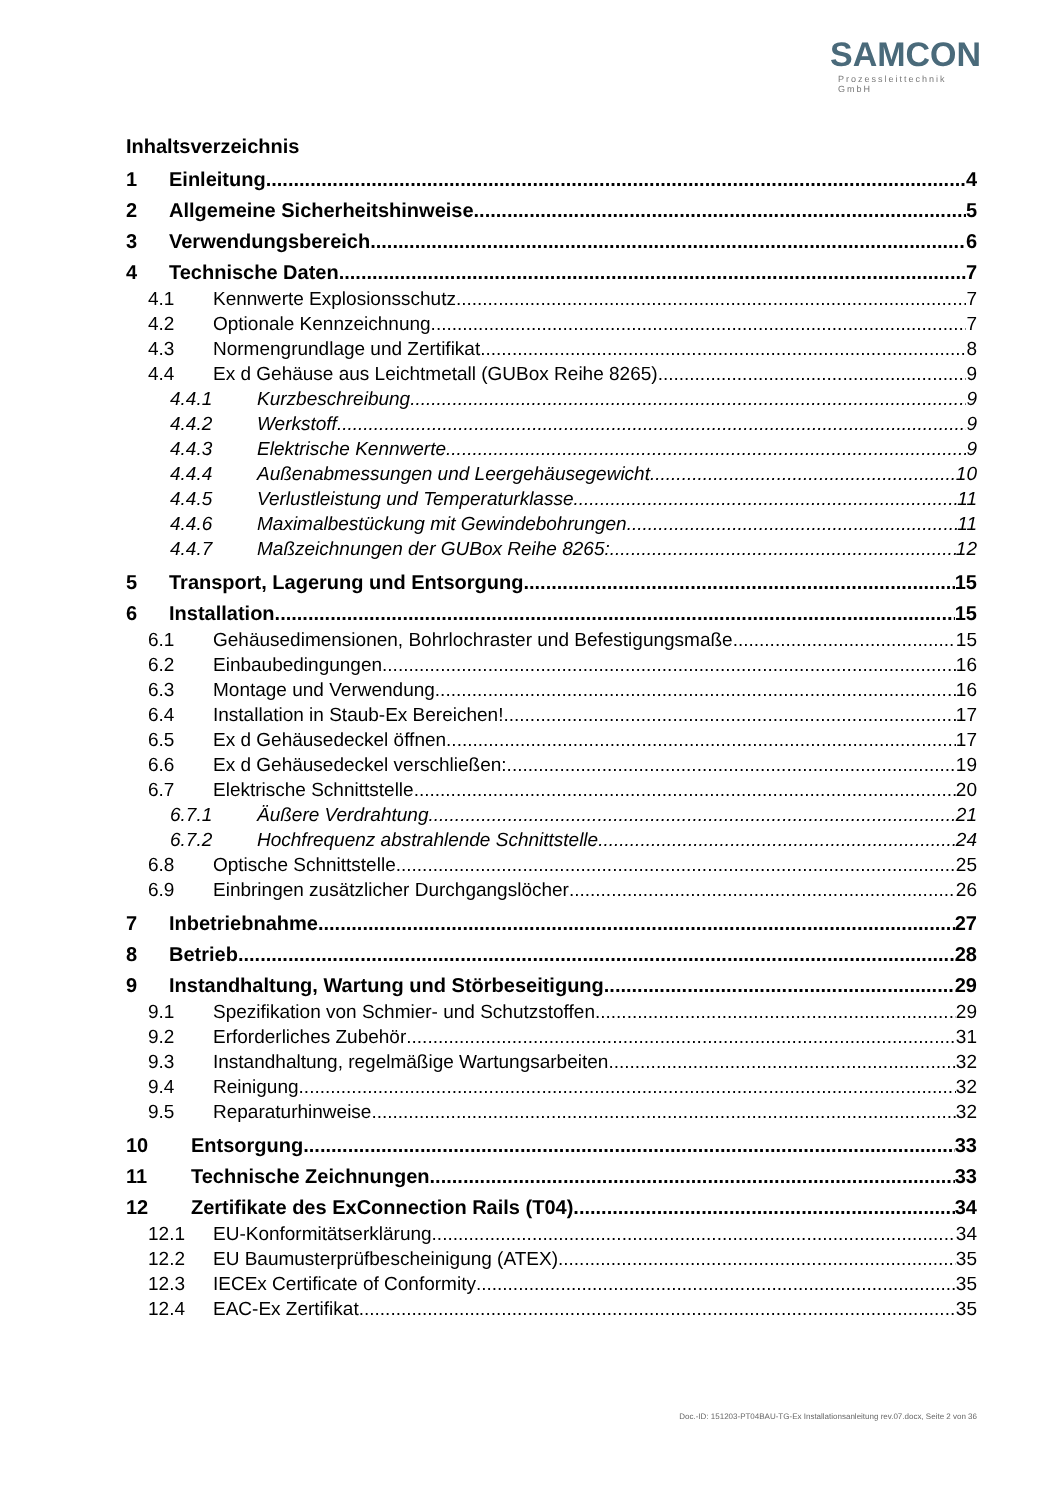SAMCON
Prozessleittechnik GmbH
Inhaltsverzeichnis
1 Einleitung 4
2 Allgemeine Sicherheitshinweise 5
3 Verwendungsbereich 6
4 Technische Daten 7
4.1 Kennwerte Explosionsschutz 7
4.2 Optionale Kennzeichnung 7
4.3 Normengrundlage und Zertifikat 8
4.4 Ex d Gehäuse aus Leichtmetall (GUBox Reihe 8265) 9
4.4.1 Kurzbeschreibung 9
4.4.2 Werkstoff 9
4.4.3 Elektrische Kennwerte 9
4.4.4 Außenabmessungen und Leergehäusegewicht 10
4.4.5 Verlustleistung und Temperaturklasse 11
4.4.6 Maximalbestückung mit Gewindebohrungen 11
4.4.7 Maßzeichnungen der GUBox Reihe 8265: 12
5 Transport, Lagerung und Entsorgung 15
6 Installation 15
6.1 Gehäusedimensionen, Bohrlochraster und Befestigungsmaße 15
6.2 Einbaubedingungen 16
6.3 Montage und Verwendung 16
6.4 Installation in Staub-Ex Bereichen! 17
6.5 Ex d Gehäusedeckel öffnen 17
6.6 Ex d Gehäusedeckel verschließen: 19
6.7 Elektrische Schnittstelle 20
6.7.1 Äußere Verdrahtung 21
6.7.2 Hochfrequenz abstrahlende Schnittstelle 24
6.8 Optische Schnittstelle 25
6.9 Einbringen zusätzlicher Durchgangslöcher 26
7 Inbetriebnahme 27
8 Betrieb 28
9 Instandhaltung, Wartung und Störbeseitigung 29
9.1 Spezifikation von Schmier- und Schutzstoffen 29
9.2 Erforderliches Zubehör 31
9.3 Instandhaltung, regelmäßige Wartungsarbeiten 32
9.4 Reinigung 32
9.5 Reparaturhinweise 32
10 Entsorgung 33
11 Technische Zeichnungen 33
12 Zertifikate des ExConnection Rails (T04) 34
12.1 EU-Konformitätserklärung 34
12.2 EU Baumusterprüfbescheinigung (ATEX) 35
12.3 IECEx Certificate of Conformity 35
12.4 EAC-Ex Zertifikat 35
Doc.-ID: 151203-PT04BAU-TG-Ex Installationsanleitung rev.07.docx, Seite 2 von 36